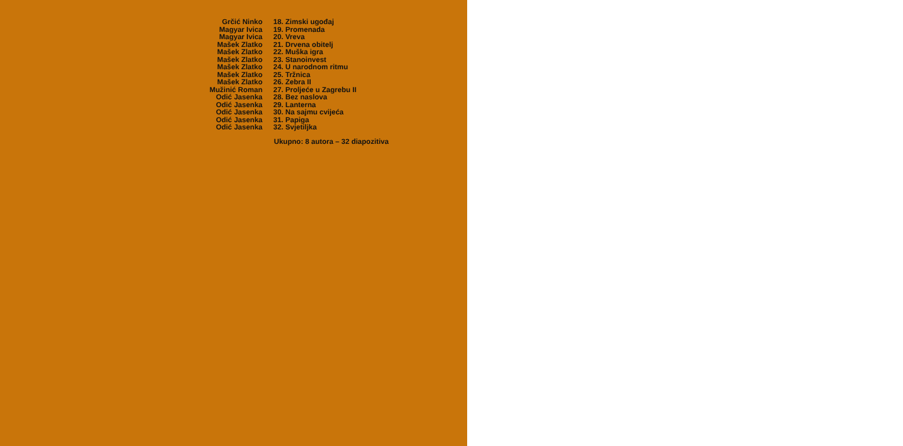| Grčić Ninko | 18. Zimski ugođaj |
| Magyar Ivica | 19. Promenada |
| Magyar Ivica | 20. Vreva |
| Mašek Zlatko | 21. Drvena obitelj |
| Mašek Zlatko | 22. Muška igra |
| Mašek Zlatko | 23. Stanoinvest |
| Mašek Zlatko | 24. U narodnom ritmu |
| Mašek Zlatko | 25. Tržnica |
| Mašek Zlatko | 26. Zebra II |
| Mužinić Roman | 27. Proljeće u Zagrebu II |
| Odić Jasenka | 28. Bez naslova |
| Odić Jasenka | 29. Lanterna |
| Odić Jasenka | 30. Na sajmu cvijeća |
| Odić Jasenka | 31. Papiga |
| Odić Jasenka | 32. Svjetiljka |
Ukupno: 8 autora – 32 diapozitiva